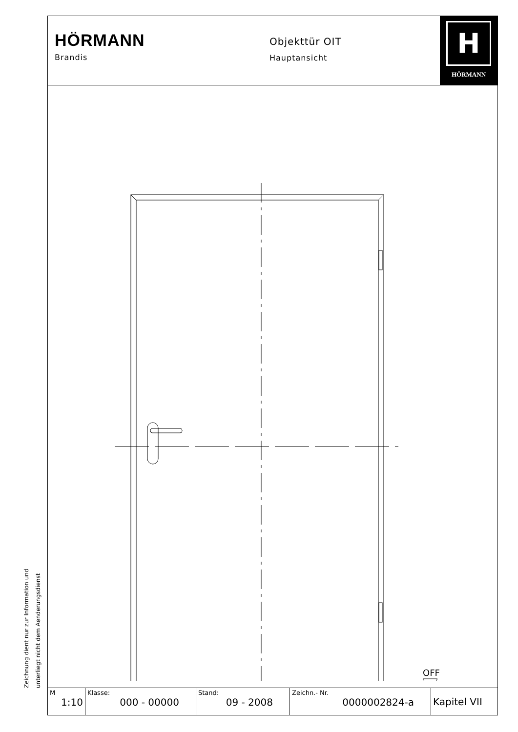HÖRMANN
Brandis
Objekttür OIT
Hauptansicht
H
HÖRMANN
OFF
| M 1:10 | Klasse: 000 - 00000 | Stand: 09 - 2008 | Zeichn.- Nr. 0000002824-a | Kapitel VII |
Zeichnung dient nur zur Information und
unterliegt nicht dem Aenderungsdienst